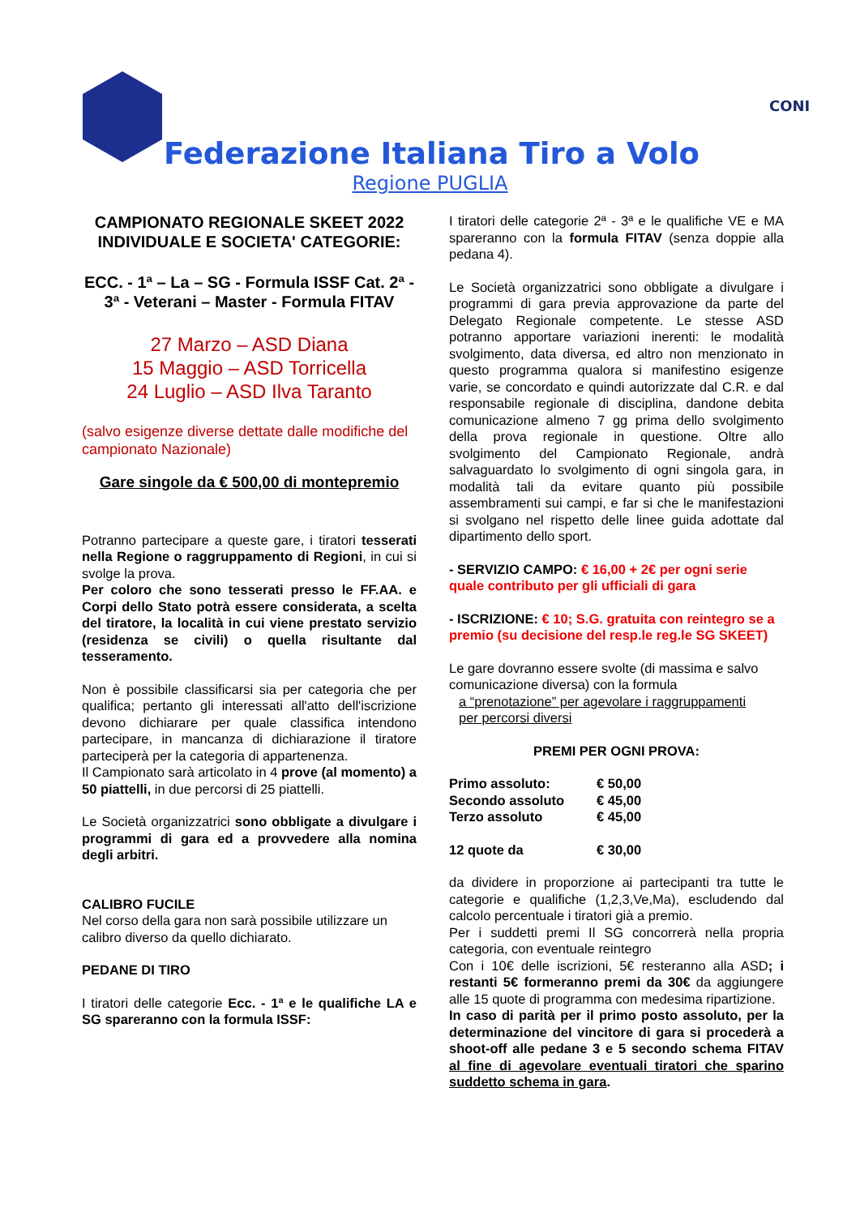CONI
Federazione Italiana Tiro a Volo
Regione PUGLIA
CAMPIONATO REGIONALE SKEET 2022
INDIVIDUALE E SOCIETA' CATEGORIE:
ECC. - 1ª – La – SG - Formula ISSF Cat. 2ª - 3ª - Veterani – Master - Formula FITAV
27 Marzo – ASD Diana
15 Maggio – ASD Torricella
24 Luglio – ASD Ilva Taranto
(salvo esigenze diverse dettate dalle modifiche del campionato Nazionale)
Gare singole da € 500,00 di montepremio
Potranno partecipare a queste gare, i tiratori tesserati nella Regione o raggruppamento di Regioni, in cui si svolge la prova.
Per coloro che sono tesserati presso le FF.AA. e Corpi dello Stato potrà essere considerata, a scelta del tiratore, la località in cui viene prestato servizio (residenza se civili) o quella risultante dal tesseramento.
Non è possibile classificarsi sia per categoria che per qualifica; pertanto gli interessati all'atto dell'iscrizione devono dichiarare per quale classifica intendono partecipare, in mancanza di dichiarazione il tiratore parteciperà per la categoria di appartenenza.
Il Campionato sarà articolato in 4 prove (al momento) a 50 piattelli, in due percorsi di 25 piattelli.
Le Società organizzatrici sono obbligate a divulgare i programmi di gara ed a provvedere alla nomina degli arbitri.
CALIBRO FUCILE
Nel corso della gara non sarà possibile utilizzare un calibro diverso da quello dichiarato.
PEDANE DI TIRO
I tiratori delle categorie Ecc. - 1ª e le qualifiche LA e SG spareranno con la formula ISSF:
I tiratori delle categorie 2ª - 3ª e le qualifiche VE e MA spareranno con la formula FITAV (senza doppie alla pedana 4).
Le Società organizzatrici sono obbligate a divulgare i programmi di gara previa approvazione da parte del Delegato Regionale competente. Le stesse ASD potranno apportare variazioni inerenti: le modalità svolgimento, data diversa, ed altro non menzionato in questo programma qualora si manifestino esigenze varie, se concordato e quindi autorizzate dal C.R. e dal responsabile regionale di disciplina, dandone debita comunicazione almeno 7 gg prima dello svolgimento della prova regionale in questione. Oltre allo svolgimento del Campionato Regionale, andrà salvaguardato lo svolgimento di ogni singola gara, in modalità tali da evitare quanto più possibile assembramenti sui campi, e far si che le manifestazioni si svolgano nel rispetto delle linee guida adottate dal dipartimento dello sport.
- SERVIZIO CAMPO: € 16,00 + 2€ per ogni serie quale contributo per gli ufficiali di gara
- ISCRIZIONE: € 10; S.G. gratuita con reintegro se a premio (su decisione del resp.le reg.le SG SKEET)
Le gare dovranno essere svolte (di massima e salvo comunicazione diversa) con la formula
a “prenotazione” per agevolare i raggruppamenti
per percorsi diversi
PREMI PER OGNI PROVA:
| Primo assoluto: | € 50,00 |
| Secondo assoluto | € 45,00 |
| Terzo assoluto | € 45,00 |
| 12 quote da | € 30,00 |
da dividere in proporzione ai partecipanti tra tutte le categorie e qualifiche (1,2,3,Ve,Ma), escludendo dal calcolo percentuale i tiratori già a premio.
Per i suddetti premi Il SG concorrerà nella propria categoria, con eventuale reintegro
Con i 10€ delle iscrizioni, 5€ resteranno alla ASD; i restanti 5€ formeranno premi da 30€ da aggiungere alle 15 quote di programma con medesima ripartizione.
In caso di parità per il primo posto assoluto, per la determinazione del vincitore di gara si procederà a shoot-off alle pedane 3 e 5 secondo schema FITAV al fine di agevolare eventuali tiratori che sparino suddetto schema in gara.